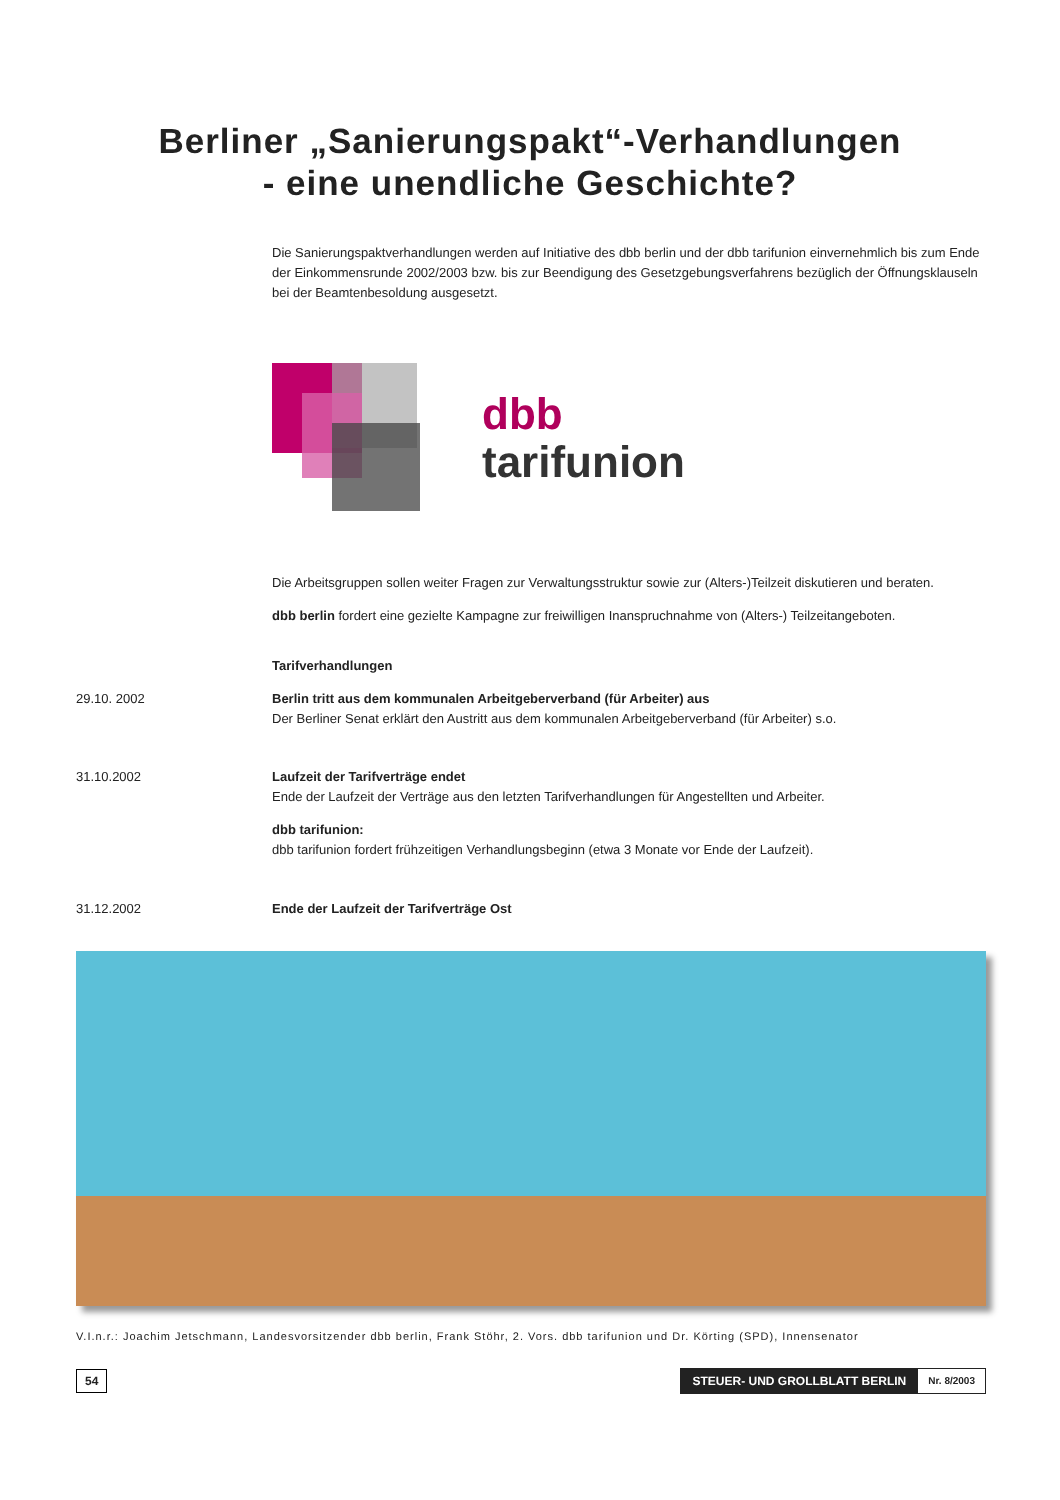Berliner „Sanierungspakt“-Verhandlungen
- eine unendliche Geschichte?
Die Sanierungspaktverhandlungen werden auf Initiative des dbb berlin und der dbb tarifunion einvernehmlich bis zum Ende der Einkommensrunde 2002/2003 bzw. bis zur Beendigung des Gesetzgebungsverfahrens bezüglich der Öffnungsklauseln bei der Beamtenbesoldung ausgesetzt.
dbb
tarifunion
Die Arbeitsgruppen sollen weiter Fragen zur Verwaltungsstruktur sowie zur (Alters-)Teilzeit diskutieren und beraten.
dbb berlin fordert eine gezielte Kampagne zur freiwilligen Inanspruchnahme von (Alters-) Teilzeitangeboten.
Tarifverhandlungen
29.10. 2002 Berlin tritt aus dem kommunalen Arbeitgeberverband (für Arbeiter) aus
Der Berliner Senat erklärt den Austritt aus dem kommunalen Arbeitgeberverband (für Arbeiter) s.o.
31.10.2002 Laufzeit der Tarifverträge endet
Ende der Laufzeit der Verträge aus den letzten Tarifverhandlungen für Angestellten und Arbeiter.
dbb tarifunion:
dbb tarifunion fordert frühzeitigen Verhandlungsbeginn (etwa 3 Monate vor Ende der Laufzeit).
31.12.2002 Ende der Laufzeit der Tarifverträge Ost
V.I.n.r.: Joachim Jetschmann, Landesvorsitzender dbb berlin, Frank Stöhr, 2. Vors. dbb tarifunion und Dr. Körting (SPD), Innensenator
54
STEUER- UND GROLLBLATT BERLIN Nr. 8/2003